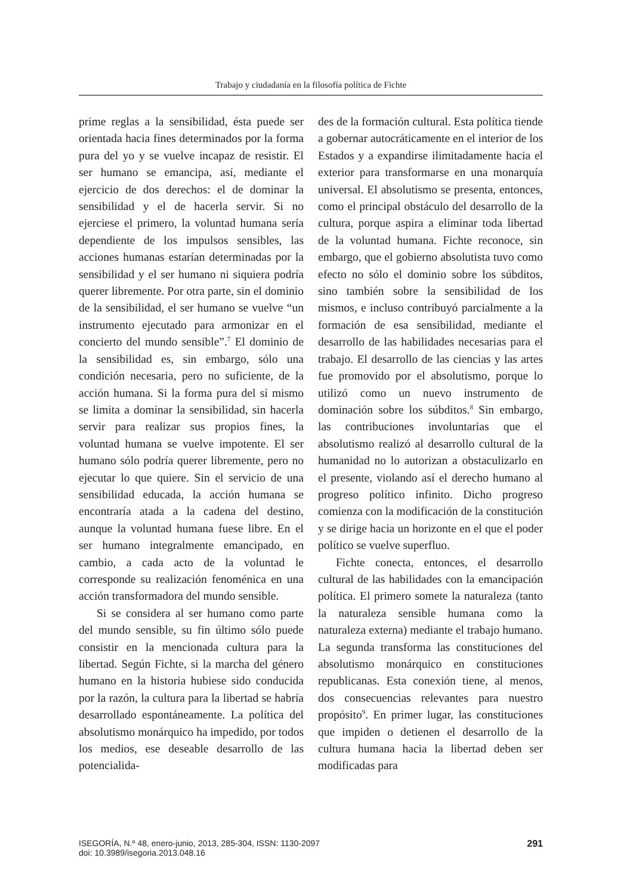Trabajo y ciudadanía en la filosofía política de Fichte
prime reglas a la sensibilidad, ésta puede ser orientada hacia fines determinados por la forma pura del yo y se vuelve incapaz de resistir. El ser humano se emancipa, así, mediante el ejercicio de dos derechos: el de dominar la sensibilidad y el de hacerla servir. Si no ejerciese el primero, la voluntad humana sería dependiente de los impulsos sensibles, las acciones humanas estarían determinadas por la sensibilidad y el ser humano ni siquiera podría querer libremente. Por otra parte, sin el dominio de la sensibilidad, el ser humano se vuelve “un instrumento ejecutado para armonizar en el concierto del mundo sensible”.<sup>7</sup> El dominio de la sensibilidad es, sin embargo, sólo una condición necesaria, pero no suficiente, de la acción humana. Si la forma pura del sí mismo se limita a dominar la sensibilidad, sin hacerla servir para realizar sus propios fines, la voluntad humana se vuelve impotente. El ser humano sólo podría querer libremente, pero no ejecutar lo que quiere. Sin el servicio de una sensibilidad educada, la acción humana se encontraría atada a la cadena del destino, aunque la voluntad humana fuese libre. En el ser humano integralmente emancipado, en cambio, a cada acto de la voluntad le corresponde su realización fenoménica en una acción transformadora del mundo sensible.
Si se considera al ser humano como parte del mundo sensible, su fin último sólo puede consistir en la mencionada cultura para la libertad. Según Fichte, si la marcha del género humano en la historia hubiese sido conducida por la razón, la cultura para la libertad se habría desarrollado espontáneamente. La política del absolutismo monárquico ha impedido, por todos los medios, ese deseable desarrollo de las potencialida-
des de la formación cultural. Esta política tiende a gobernar autocráticamente en el interior de los Estados y a expandirse ilimitadamente hacia el exterior para transformarse en una monarquía universal. El absolutismo se presenta, entonces, como el principal obstáculo del desarrollo de la cultura, porque aspira a eliminar toda libertad de la voluntad humana. Fichte reconoce, sin embargo, que el gobierno absolutista tuvo como efecto no sólo el dominio sobre los súbditos, sino también sobre la sensibilidad de los mismos, e incluso contribuyó parcialmente a la formación de esa sensibilidad, mediante el desarrollo de las habilidades necesarias para el trabajo. El desarrollo de las ciencias y las artes fue promovido por el absolutismo, porque lo utilizó como un nuevo instrumento de dominación sobre los súbditos.<sup>8</sup> Sin embargo, las contribuciones involuntarias que el absolutismo realizó al desarrollo cultural de la humanidad no lo autorizan a obstaculizarlo en el presente, violando así el derecho humano al progreso político infinito. Dicho progreso comienza con la modificación de la constitución y se dirige hacia un horizonte en el que el poder político se vuelve superfluo.
Fichte conecta, entonces, el desarrollo cultural de las habilidades con la emancipación política. El primero somete la naturaleza (tanto la naturaleza sensible humana como la naturaleza externa) mediante el trabajo humano. La segunda transforma las constituciones del absolutismo monárquico en constituciones republicanas. Esta conexión tiene, al menos, dos consecuencias relevantes para nuestro propósito<sup>9</sup>. En primer lugar, las constituciones que impiden o detienen el desarrollo de la cultura humana hacia la libertad deben ser modificadas para
ISEGORÍA, N.º 48, enero-junio, 2013, 285-304, ISSN: 1130-2097
doi: 10.3989/isegoria.2013.048.16
291